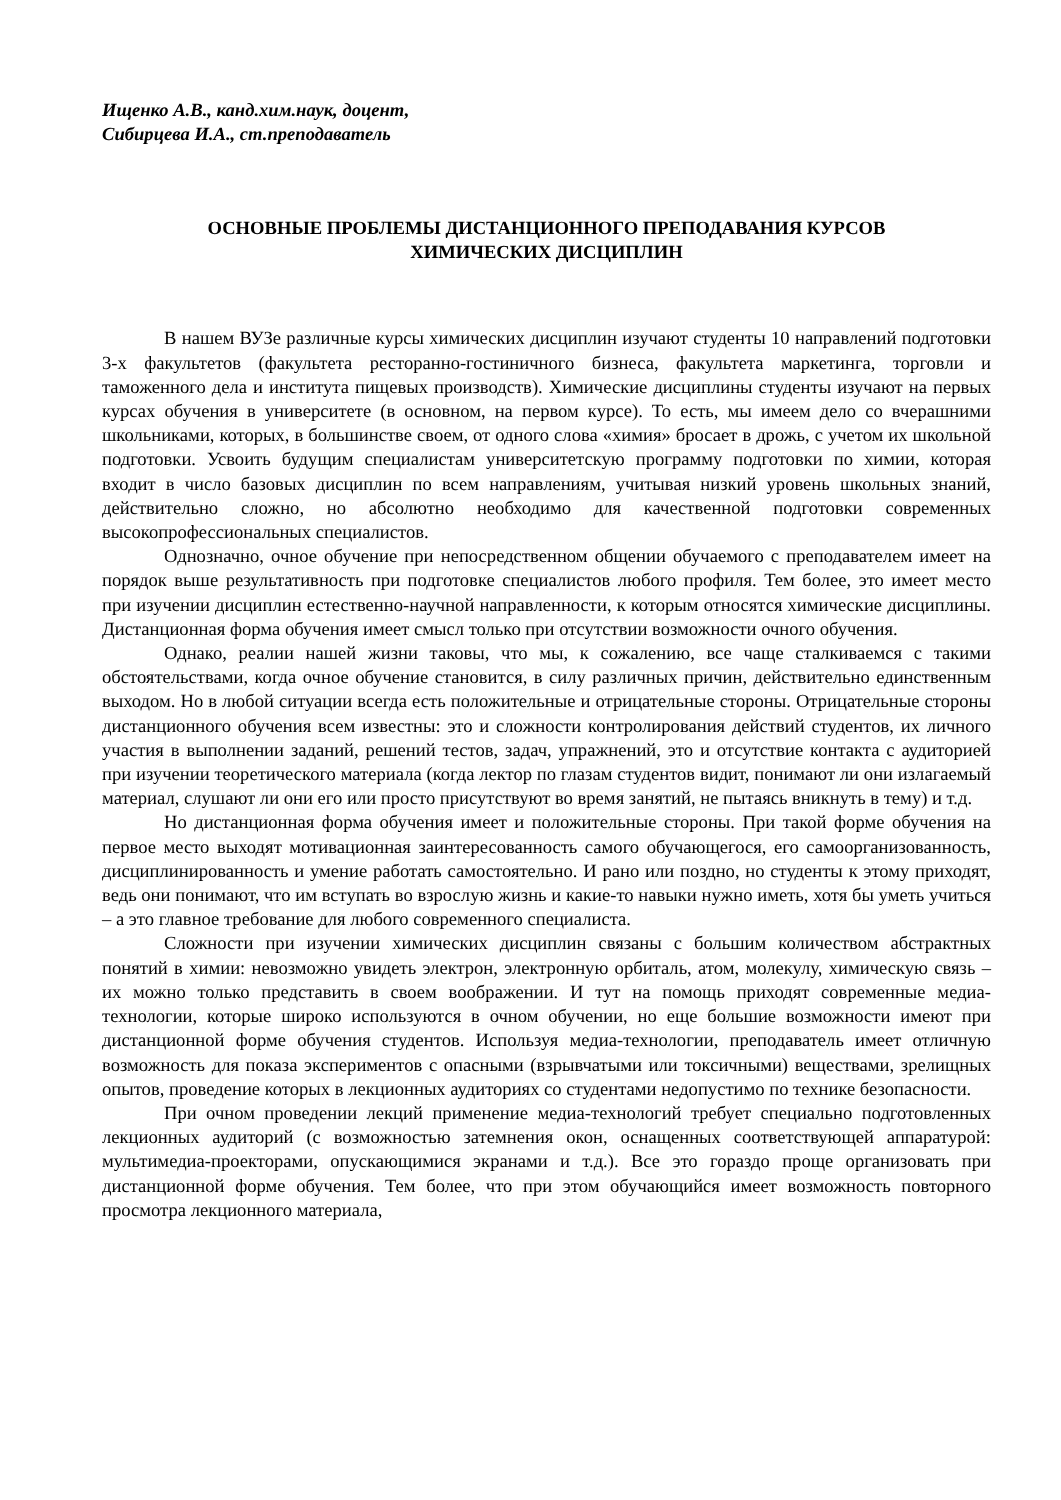Ищенко А.В., канд.хим.наук, доцент,
Сибирцева И.А., ст.преподаватель
ОСНОВНЫЕ ПРОБЛЕМЫ ДИСТАНЦИОННОГО ПРЕПОДАВАНИЯ КУРСОВ
ХИМИЧЕСКИХ ДИСЦИПЛИН
В нашем ВУЗе различные курсы химических дисциплин изучают студенты 10 направлений подготовки 3-х факультетов (факультета ресторанно-гостиничного бизнеса, факультета маркетинга, торговли и таможенного дела и института пищевых производств). Химические дисциплины студенты изучают на первых курсах обучения в университете (в основном, на первом курсе). То есть, мы имеем дело со вчерашними школьниками, которых, в большинстве своем, от одного слова «химия» бросает в дрожь, с учетом их школьной подготовки. Усвоить будущим специалистам университетскую программу подготовки по химии, которая входит в число базовых дисциплин по всем направлениям, учитывая низкий уровень школьных знаний, действительно сложно, но абсолютно необходимо для качественной подготовки современных высокопрофессиональных специалистов.
Однозначно, очное обучение при непосредственном общении обучаемого с преподавателем имеет на порядок выше результативность при подготовке специалистов любого профиля. Тем более, это имеет место при изучении дисциплин естественно-научной направленности, к которым относятся химические дисциплины. Дистанционная форма обучения имеет смысл только при отсутствии возможности очного обучения.
Однако, реалии нашей жизни таковы, что мы, к сожалению, все чаще сталкиваемся с такими обстоятельствами, когда очное обучение становится, в силу различных причин, действительно единственным выходом. Но в любой ситуации всегда есть положительные и отрицательные стороны. Отрицательные стороны дистанционного обучения всем известны: это и сложности контролирования действий студентов, их личного участия в выполнении заданий, решений тестов, задач, упражнений, это и отсутствие контакта с аудиторией при изучении теоретического материала (когда лектор по глазам студентов видит, понимают ли они излагаемый материал, слушают ли они его или просто присутствуют во время занятий, не пытаясь вникнуть в тему) и т.д.
Но дистанционная форма обучения имеет и положительные стороны. При такой форме обучения на первое место выходят мотивационная заинтересованность самого обучающегося, его самоорганизованность, дисциплинированность и умение работать самостоятельно. И рано или поздно, но студенты к этому приходят, ведь они понимают, что им вступать во взрослую жизнь и какие-то навыки нужно иметь, хотя бы уметь учиться – а это главное требование для любого современного специалиста.
Сложности при изучении химических дисциплин связаны с большим количеством абстрактных понятий в химии: невозможно увидеть электрон, электронную орбиталь, атом, молекулу, химическую связь – их можно только представить в своем воображении. И тут на помощь приходят современные медиа-технологии, которые широко используются в очном обучении, но еще большие возможности имеют при дистанционной форме обучения студентов. Используя медиа-технологии, преподаватель имеет отличную возможность для показа экспериментов с опасными (взрывчатыми или токсичными) веществами, зрелищных опытов, проведение которых в лекционных аудиториях со студентами недопустимо по технике безопасности.
При очном проведении лекций применение медиа-технологий требует специально подготовленных лекционных аудиторий (с возможностью затемнения окон, оснащенных соответствующей аппаратурой: мультимедиа-проекторами, опускающимися экранами и т.д.). Все это гораздо проще организовать при дистанционной форме обучения. Тем более, что при этом обучающийся имеет возможность повторного просмотра лекционного материала,